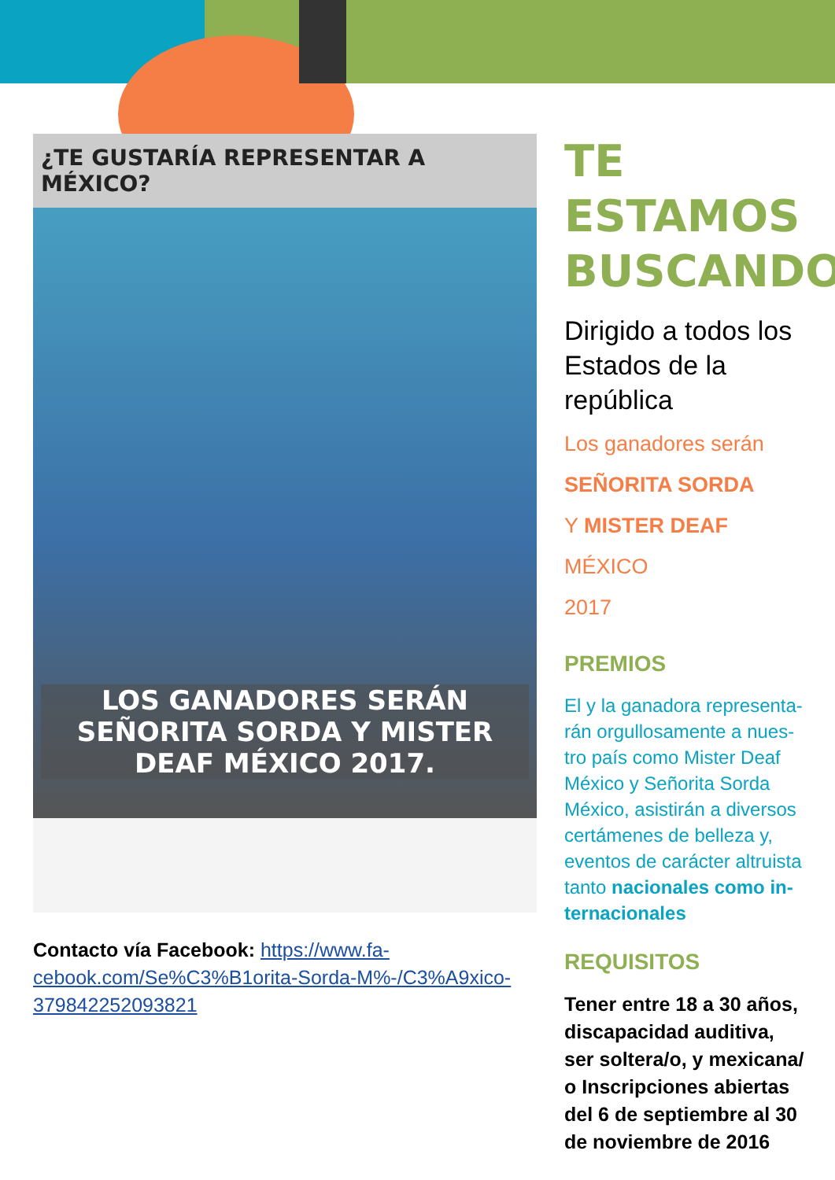¿TE GUSTARÍA REPRESENTAR A MÉXICO?
LOS GANADORES SERÁN SEÑORITA SORDA Y MISTER DEAF MÉXICO 2017.
Contacto vía Facebook: https://www.fa-cebook.com/Se%C3%B1orita-Sorda-M%-/C3%A9xico-379842252093821
TE ESTAMOS BUSCANDO
Dirigido a todos los Estados de la república
Los ganadores serán
SEÑORITA SORDA
Y MISTER DEAF MÉXICO
2017
PREMIOS
El y la ganadora representa-rán orgullosamente a nues-tro país como Mister Deaf México y Señorita Sorda México, asistirán a diversos certámenes de belleza y, eventos de carácter altruista tanto nacionales como in-ternacionales
REQUISITOS
Tener entre 18 a 30 años, discapacidad auditiva, ser soltera/o, y mexicana/ o Inscripciones abiertas del 6 de septiembre al 30 de noviembre de 2016